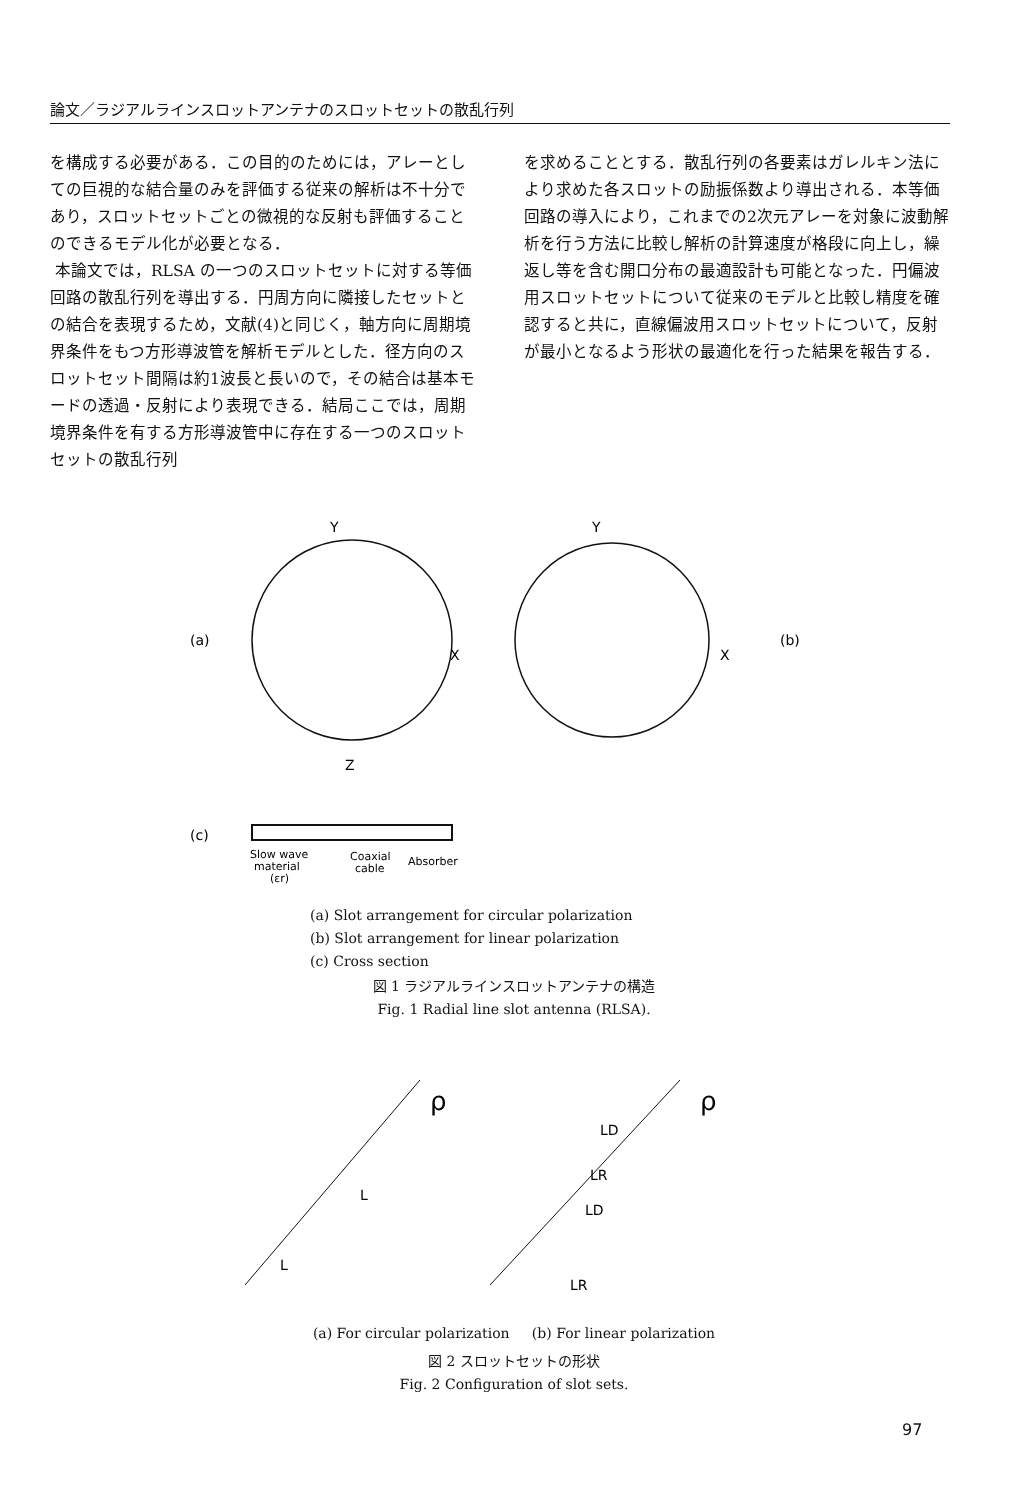論文／ラジアルラインスロットアンテナのスロットセットの散乱行列
を構成する必要がある．この目的のためには，アレーとしての巨視的な結合量のみを評価する従来の解析は不十分であり，スロットセットごとの微視的な反射も評価することのできるモデル化が必要となる．
本論文では，RLSA の一つのスロットセットに対する等価回路の散乱行列を導出する．円周方向に隣接したセットとの結合を表現するため，文献(4)と同じく，軸方向に周期境界条件をもつ方形導波管を解析モデルとした．径方向のスロットセット間隔は約1波長と長いので，その結合は基本モードの透過・反射により表現できる．結局ここでは，周期境界条件を有する方形導波管中に存在する一つのスロットセットの散乱行列
を求めることとする．散乱行列の各要素はガレルキン法により求めた各スロットの励振係数より導出される．本等価回路の導入により，これまでの2次元アレーを対象に波動解析を行う方法に比較し解析の計算速度が格段に向上し，繰返し等を含む開口分布の最適設計も可能となった．円偏波用スロットセットについて従来のモデルと比較し精度を確認すると共に，直線偏波用スロットセットについて，反射が最小となるよう形状の最適化を行った結果を報告する．
(a)
Y
X
Y
X
(b)
Z
(c)
Slow wave
material
(εr)
Coaxial
cable
Absorber
(a) Slot arrangement for circular polarization
(b) Slot arrangement for linear polarization
(c) Cross section
図 1 ラジアルラインスロットアンテナの構造
Fig. 1 Radial line slot antenna (RLSA).
ρ
L
L
ρ
LD
LD
LR
LR
(a) For circular polarization (b) For linear polarization
図 2 スロットセットの形状
Fig. 2 Configuration of slot sets.
97